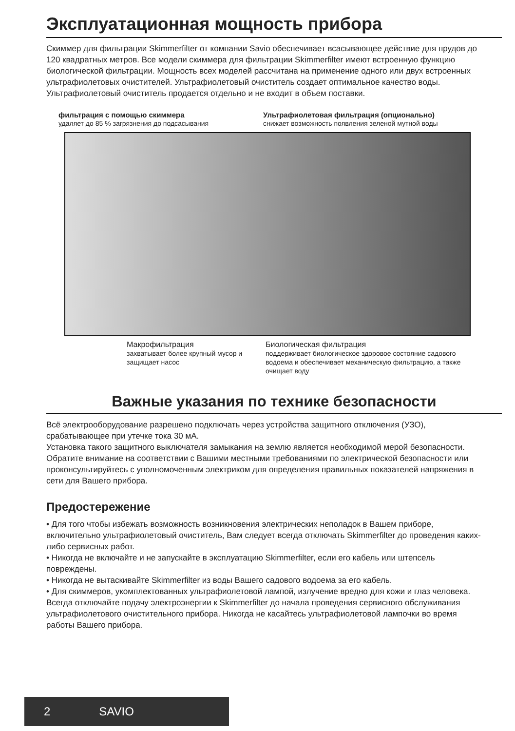Эксплуатационная мощность прибора
Скиммер для фильтрации Skimmerfilter от компании Savio обеспечивает всасывающее действие для прудов до 120 квадратных метров. Все модели скиммера для фильтрации Skimmerfilter имеют встроенную функцию биологической фильтрации. Мощность всех моделей рассчитана на применение одного или двух встроенных ультрафиолетовых очистителей. Ультрафиолетовый очиститель создает оптимальное качество воды. Ультрафиолетовый очиститель продается отдельно и не входит в объем поставки.
фильтрация с помощью скиммера
удаляет до 85 % загрязнения до подсасывания
Ультрафиолетовая фильтрация (опционально)
снижает возможность появления зеленой мутной воды
Макрофильтрация
захватывает более крупный мусор и защищает насос
Биологическая фильтрация
поддерживает биологическое здоровое состояние садового водоема и обеспечивает механическую фильтрацию, а также очищает воду
Важные указания по технике безопасности
Всё электрооборудование разрешено подключать через устройства защитного отключения (УЗО), срабатывающее при утечке тока 30 мА.
Установка такого защитного выключателя замыкания на землю является необходимой мерой безопасности. Обратите внимание на соответствии с Вашими местными требованиями по электрической безопасности или проконсультируйтесь с уполномоченным электриком для определения правильных показателей напряжения в сети для Вашего прибора.
Предостережение
• Для того чтобы избежать возможность возникновения электрических неполадок в Вашем приборе, включительно ультрафиолетовый очиститель, Вам следует всегда отключать Skimmerfilter до проведения каких-либо сервисных работ.
• Никогда не включайте и не запускайте в эксплуатацию Skimmerfilter, если его кабель или штепсель повреждены.
• Никогда не вытаскивайте Skimmerfilter из воды Вашего садового водоема за его кабель.
• Для скиммеров, укомплектованных ультрафиолетовой лампой, излучение вредно для кожи и глаз человека. Всегда отключайте подачу электроэнергии к Skimmerfilter до начала проведения сервисного обслуживания ультрафиолетового очистительного прибора. Никогда не касайтесь ультрафиолетовой лампочки во время работы Вашего прибора.
2 SAVIO